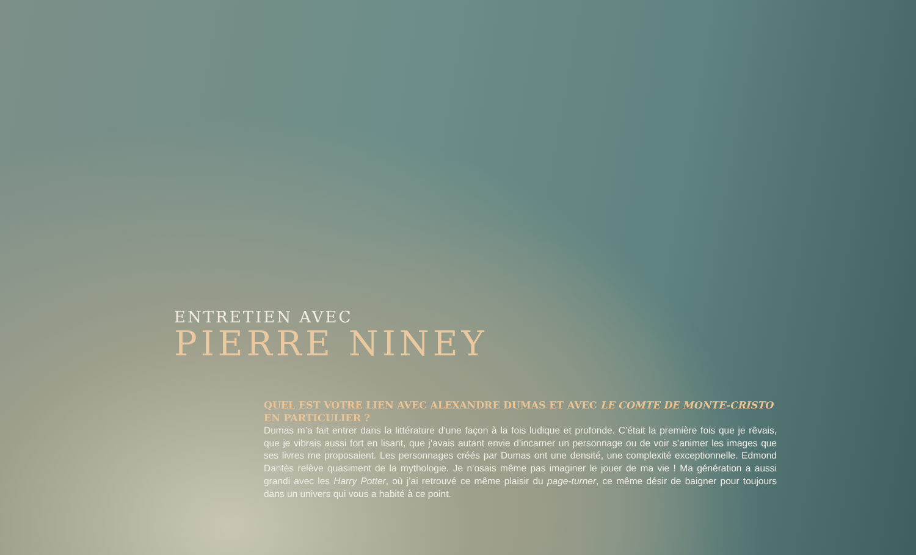ENTRETIEN AVEC
PIERRE NINEY
QUEL EST VOTRE LIEN AVEC ALEXANDRE DUMAS ET AVEC LE COMTE DE MONTE-CRISTO EN PARTICULIER ?
Dumas m’a fait entrer dans la littérature d’une façon à la fois ludique et profonde. C’était la première fois que je rêvais, que je vibrais aussi fort en lisant, que j’avais autant envie d’incarner un personnage ou de voir s’animer les images que ses livres me proposaient. Les personnages créés par Dumas ont une densité, une complexité exceptionnelle. Edmond Dantès relève quasiment de la mythologie. Je n’osais même pas imaginer le jouer de ma vie ! Ma génération a aussi grandi avec les Harry Potter, où j’ai retrouvé ce même plaisir du page-turner, ce même désir de baigner pour toujours dans un univers qui vous a habité à ce point.